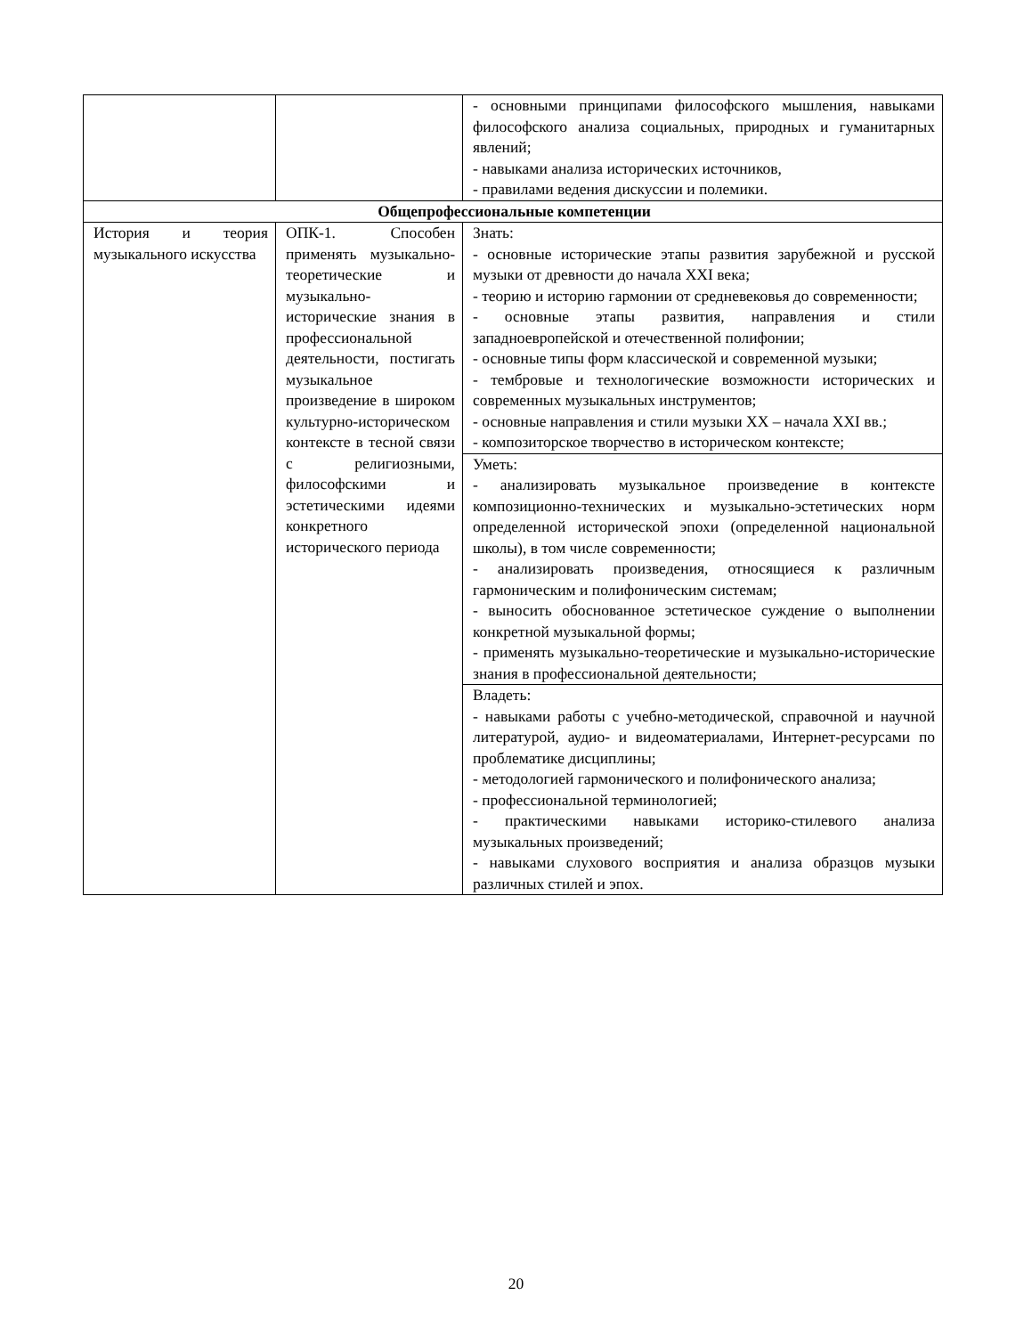| | | - основными принципами философского мышления, навыками философского анализа социальных, природных и гуманитарных явлений; - навыками анализа исторических источников, - правилами ведения дискуссии и полемики. |
| Общепрофессиональные компетенции | | |
| История и теория музыкального искусства | ОПК-1. Способен применять музыкально-теоретические и музыкально-исторические знания в профессиональной деятельности, постигать музыкальное произведение в широком культурно-историческом контексте в тесной связи с религиозными, философскими и эстетическими идеями конкретного исторического периода | Знать: - основные исторические этапы развития зарубежной и русской музыки от древности до начала XXI века; - теорию и историю гармонии от средневековья до современности; - основные этапы развития, направления и стили западноевропейской и отечественной полифонии; - основные типы форм классической и современной музыки; - тембровые и технологические возможности исторических и современных музыкальных инструментов; - основные направления и стили музыки XX – начала XXI вв.; - композиторское творчество в историческом контексте; |
| | | Уметь: - анализировать музыкальное произведение в контексте композиционно-технических и музыкально-эстетических норм определенной исторической эпохи (определенной национальной школы), в том числе современности; - анализировать произведения, относящиеся к различным гармоническим и полифоническим системам; - выносить обоснованное эстетическое суждение о выполнении конкретной музыкальной формы; - применять музыкально-теоретические и музыкально-исторические знания в профессиональной деятельности; |
| | | Владеть: - навыками работы с учебно-методической, справочной и научной литературой, аудио- и видеоматериалами, Интернет-ресурсами по проблематике дисциплины; - методологией гармонического и полифонического анализа; - профессиональной терминологией; - практическими навыками историко-стилевого анализа музыкальных произведений; - навыками слухового восприятия и анализа образцов музыки различных стилей и эпох. |
20